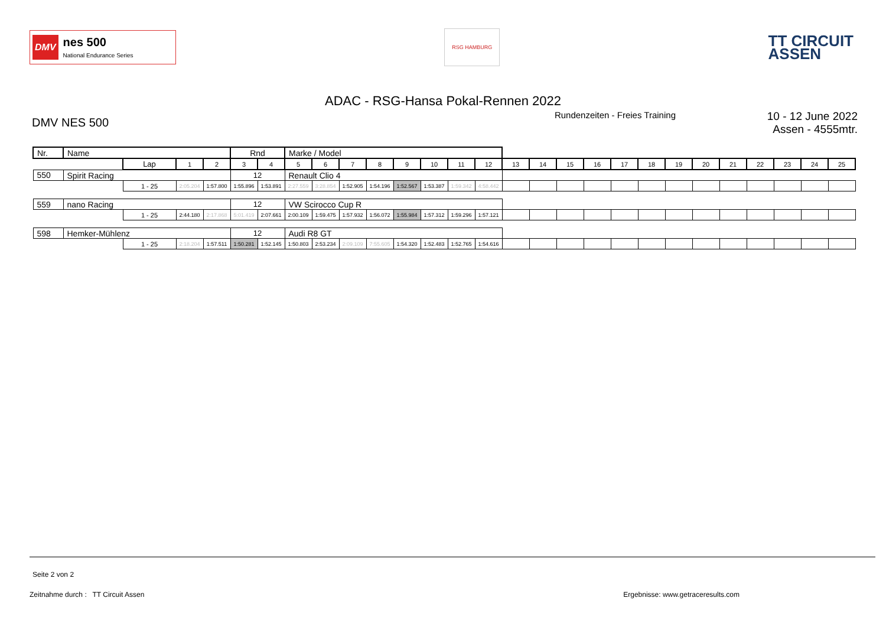DMV
nes 500
National Endurance Series
RSG HAMBURG
TT CIRCUIT
ASSEN
ADAC - RSG-Hansa Pokal-Rennen 2022
DMV NES 500
Rundenzeiten - Freies Training
10 - 12 June 2022
Assen - 4555mtr.
| Nr. | Name | | | | Rnd | | Marke / Model | | | | | | | | | | | | | | | | | | | | |
| | | Lap | 1 | 2 | 3 | 4 | 5 | 6 | 7 | 8 | 9 | 10 | 11 | 12 | 13 | 14 | 15 | 16 | 17 | 18 | 19 | 20 | 21 | 22 | 23 | 24 | 25 |
| 550 | Spirit Racing | | | | 12 | | Renault Clio 4 | | | | | | | | | | | | | | | | | | | | |
| | | 1 - 25 | 2:05.204 | 1:57.800 | 1:55.896 | 1:53.891 | 2:27.559 | 3:28.854 | 1:52.905 | 1:54.196 | 1:52.567 | 1:53.387 | 1:59.342 | 4:58.442 | | | | | | | | | | | | | |
| 559 | nano Racing | | | | 12 | | VW Scirocco Cup R | | | | | | | | | | | | | | | | | | | | |
| | | 1 - 25 | 2:44.180 | 2:17.868 | 5:01.419 | 2:07.661 | 2:00.109 | 1:59.475 | 1:57.932 | 1:56.072 | 1:55.984 | 1:57.312 | 1:59.296 | 1:57.121 | | | | | | | | | | | | | |
| 598 | Hemker-Mühlenz | | | | 12 | | Audi R8 GT | | | | | | | | | | | | | | | | | | | | |
| | | 1 - 25 | 2:18.204 | 1:57.511 | 1:50.281 | 1:52.145 | 1:50.803 | 2:53.234 | 2:09.109 | 7:55.605 | 1:54.320 | 1:52.483 | 1:52.765 | 1:54.616 | | | | | | | | | | | | | |
Seite 2 von 2
Zeitnahme durch : TT Circuit Assen Ergebnisse: www.getraceresults.com